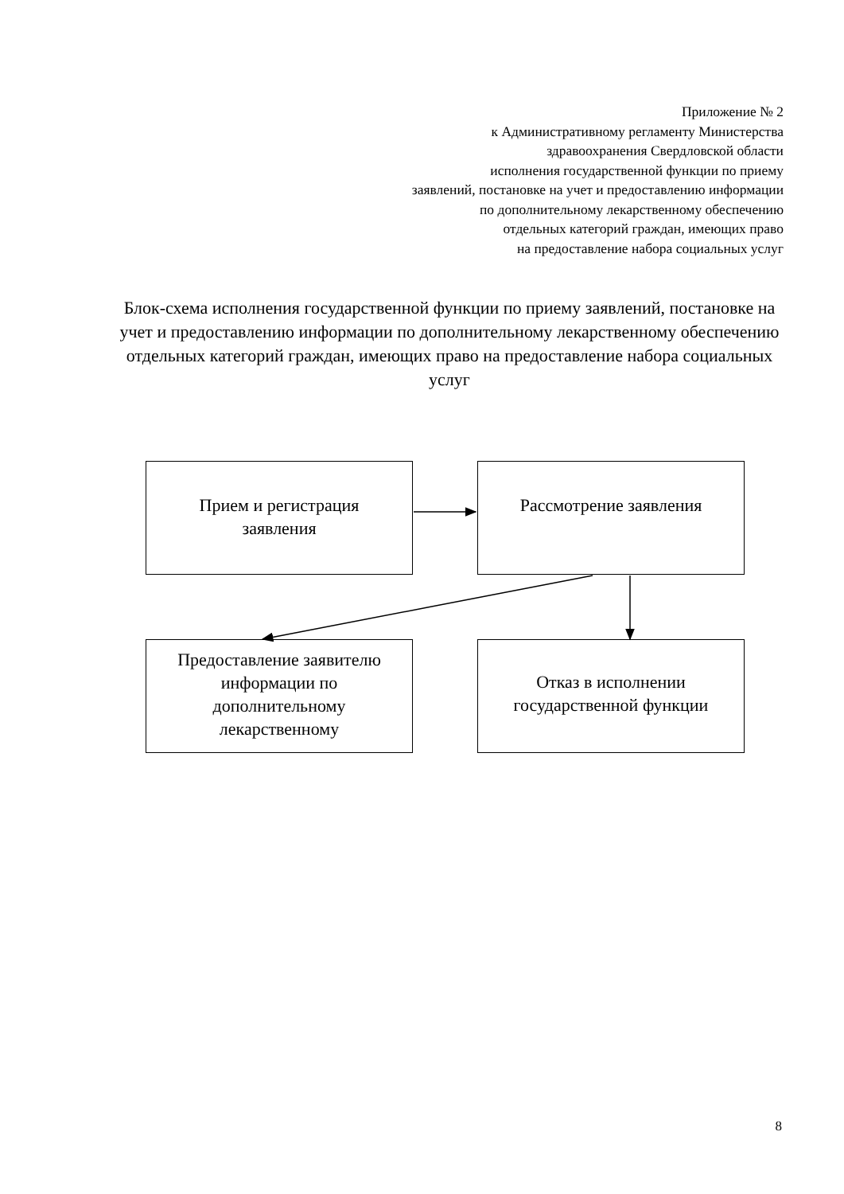Приложение № 2
к Административному регламенту Министерства
здравоохранения Свердловской области
исполнения государственной функции по приему
заявлений, постановке на учет и предоставлению информации
по дополнительному лекарственному обеспечению
отдельных категорий граждан, имеющих право
на предоставление набора социальных услуг
Блок-схема исполнения государственной функции по приему заявлений, постановке на учет и предоставлению информации по дополнительному лекарственному обеспечению отдельных категорий граждан, имеющих право на предоставление набора социальных услуг
Прием и регистрация
заявления
Рассмотрение заявления
Предоставление заявителю
информации по
дополнительному
лекарственному
Отказ в исполнении
государственной функции
8